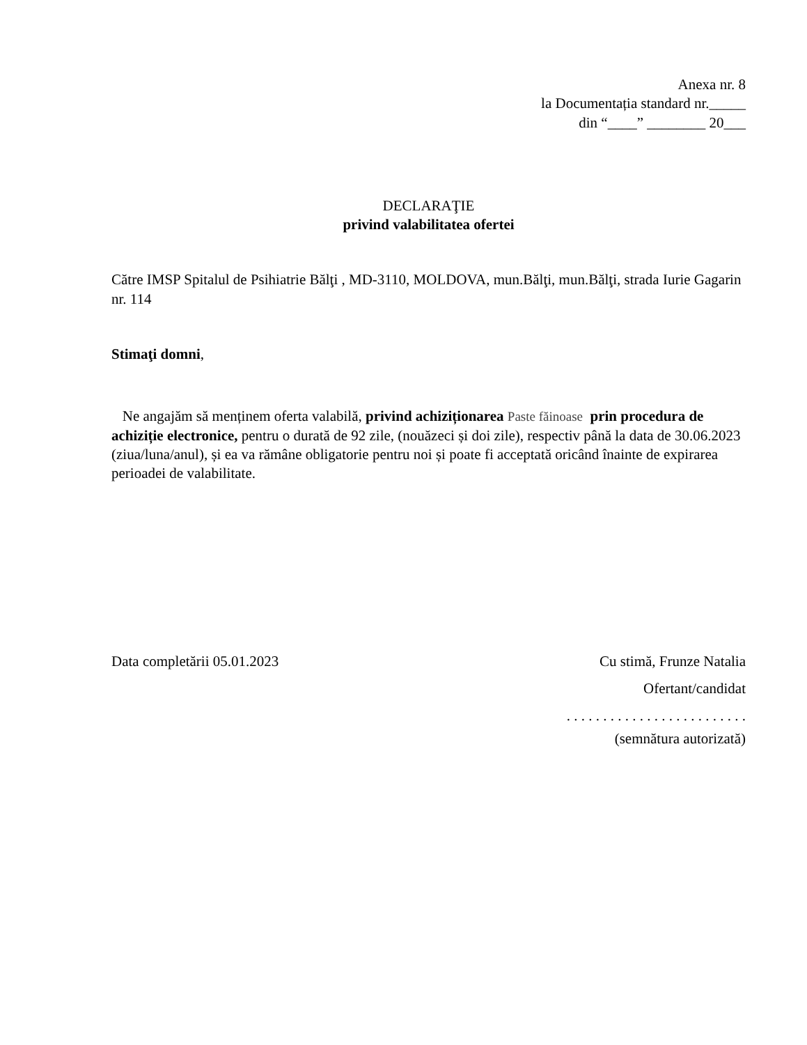Anexa nr. 8
la Documentația standard nr._____
din “____” ________ 20___
DECLARAŢIE
privind valabilitatea ofertei
Către IMSP Spitalul de Psihiatrie Bălţi , MD-3110, MOLDOVA, mun.Bălţi, mun.Bălţi, strada Iurie Gagarin nr. 114
Stimaţi domni,
Ne angajăm să menținem oferta valabilă, privind achiziționarea Paste făinoase prin procedura de achiziție electronice, pentru o durată de 92 zile, (nouăzeci și doi zile), respectiv până la data de 30.06.2023 (ziua/luna/anul), și ea va rămâne obligatorie pentru noi și poate fi acceptată oricând înainte de expirarea perioadei de valabilitate.
Data completării 05.01.2023 Cu stimă, Frunze Natalia
Ofertant/candidat
. . . . . . . . . . . . . . . . . . . . . . . . .
(semnătura autorizată)